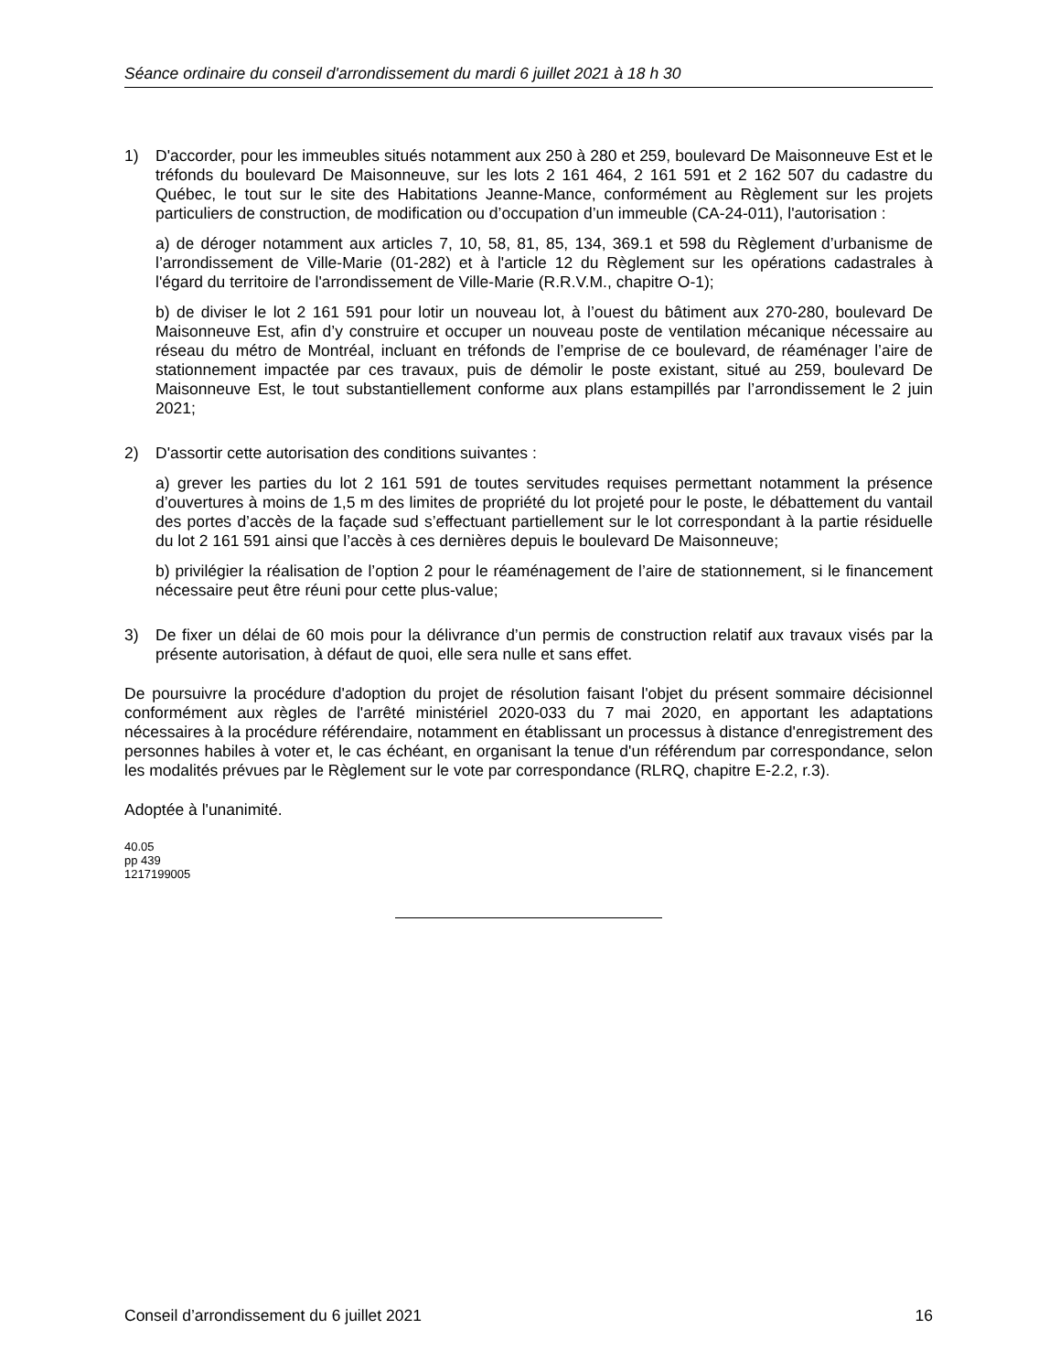Séance ordinaire du conseil d'arrondissement du mardi 6 juillet 2021 à 18 h 30
1) D'accorder, pour les immeubles situés notamment aux 250 à 280 et 259, boulevard De Maisonneuve Est et le tréfonds du boulevard De Maisonneuve, sur les lots 2 161 464, 2 161 591 et 2 162 507 du cadastre du Québec, le tout sur le site des Habitations Jeanne-Mance, conformément au Règlement sur les projets particuliers de construction, de modification ou d’occupation d’un immeuble (CA-24-011), l'autorisation :
a) de déroger notamment aux articles 7, 10, 58, 81, 85, 134, 369.1 et 598 du Règlement d’urbanisme de l’arrondissement de Ville-Marie (01-282) et à l'article 12 du Règlement sur les opérations cadastrales à l'égard du territoire de l'arrondissement de Ville-Marie (R.R.V.M., chapitre O-1);
b) de diviser le lot 2 161 591 pour lotir un nouveau lot, à l’ouest du bâtiment aux 270-280, boulevard De Maisonneuve Est, afin d’y construire et occuper un nouveau poste de ventilation mécanique nécessaire au réseau du métro de Montréal, incluant en tréfonds de l’emprise de ce boulevard, de réaménager l’aire de stationnement impactée par ces travaux, puis de démolir le poste existant, situé au 259, boulevard De Maisonneuve Est, le tout substantiellement conforme aux plans estampillés par l’arrondissement le 2 juin 2021;
2) D'assortir cette autorisation des conditions suivantes :
a) grever les parties du lot 2 161 591 de toutes servitudes requises permettant notamment la présence d’ouvertures à moins de 1,5 m des limites de propriété du lot projeté pour le poste, le débattement du vantail des portes d’accès de la façade sud s’effectuant partiellement sur le lot correspondant à la partie résiduelle du lot 2 161 591 ainsi que l’accès à ces dernières depuis le boulevard De Maisonneuve;
b) privilégier la réalisation de l’option 2 pour le réaménagement de l’aire de stationnement, si le financement nécessaire peut être réuni pour cette plus-value;
3) De fixer un délai de 60 mois pour la délivrance d’un permis de construction relatif aux travaux visés par la présente autorisation, à défaut de quoi, elle sera nulle et sans effet.
De poursuivre la procédure d'adoption du projet de résolution faisant l'objet du présent sommaire décisionnel conformément aux règles de l'arrêté ministériel 2020-033 du 7 mai 2020, en apportant les adaptations nécessaires à la procédure référendaire, notamment en établissant un processus à distance d'enregistrement des personnes habiles à voter et, le cas échéant, en organisant la tenue d'un référendum par correspondance, selon les modalités prévues par le Règlement sur le vote par correspondance (RLRQ, chapitre E-2.2, r.3).
Adoptée à l'unanimité.
40.05
pp 439
1217199005
Conseil d’arrondissement du 6 juillet 2021 16